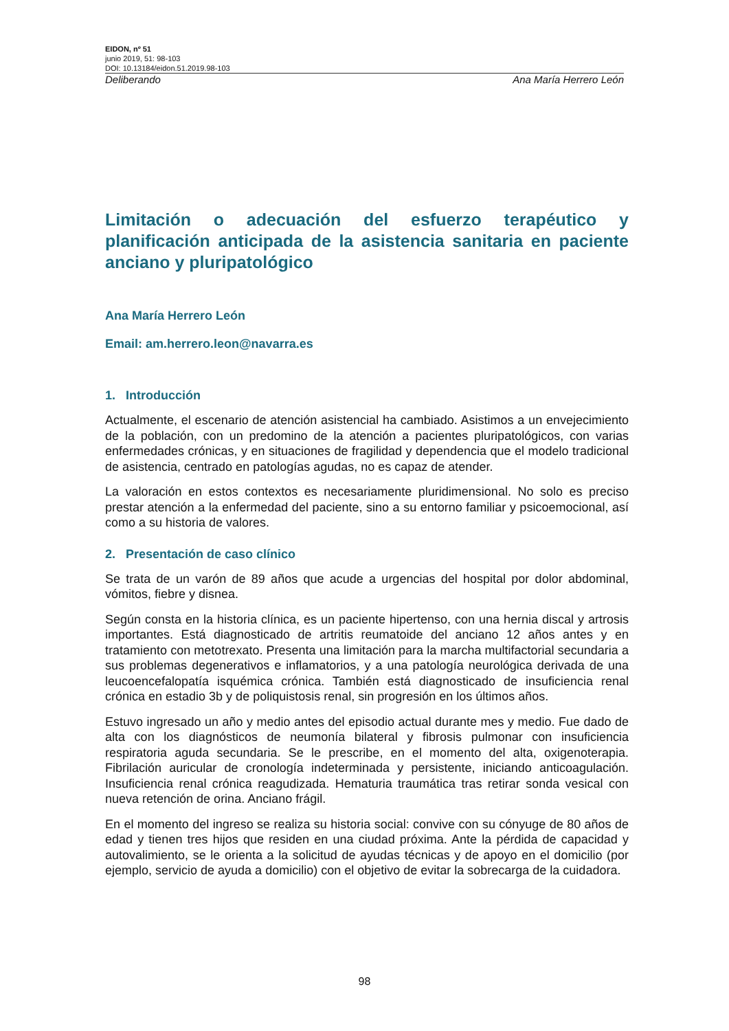EIDON, nº 51
junio 2019, 51: 98-103
DOI: 10.13184/eidon.51.2019.98-103
Deliberando Ana María Herrero León
Limitación o adecuación del esfuerzo terapéutico y planificación anticipada de la asistencia sanitaria en paciente anciano y pluripatológico
Ana María Herrero León
Email: am.herrero.leon@navarra.es
1. Introducción
Actualmente, el escenario de atención asistencial ha cambiado. Asistimos a un envejecimiento de la población, con un predomino de la atención a pacientes pluripatológicos, con varias enfermedades crónicas, y en situaciones de fragilidad y dependencia que el modelo tradicional de asistencia, centrado en patologías agudas, no es capaz de atender.
La valoración en estos contextos es necesariamente pluridimensional. No solo es preciso prestar atención a la enfermedad del paciente, sino a su entorno familiar y psicoemocional, así como a su historia de valores.
2. Presentación de caso clínico
Se trata de un varón de 89 años que acude a urgencias del hospital por dolor abdominal, vómitos, fiebre y disnea.
Según consta en la historia clínica, es un paciente hipertenso, con una hernia discal y artrosis importantes. Está diagnosticado de artritis reumatoide del anciano 12 años antes y en tratamiento con metotrexato. Presenta una limitación para la marcha multifactorial secundaria a sus problemas degenerativos e inflamatorios, y a una patología neurológica derivada de una leucoencefalopatía isquémica crónica. También está diagnosticado de insuficiencia renal crónica en estadio 3b y de poliquistosis renal, sin progresión en los últimos años.
Estuvo ingresado un año y medio antes del episodio actual durante mes y medio. Fue dado de alta con los diagnósticos de neumonía bilateral y fibrosis pulmonar con insuficiencia respiratoria aguda secundaria. Se le prescribe, en el momento del alta, oxigenoterapia. Fibrilación auricular de cronología indeterminada y persistente, iniciando anticoagulación. Insuficiencia renal crónica reagudizada. Hematuria traumática tras retirar sonda vesical con nueva retención de orina. Anciano frágil.
En el momento del ingreso se realiza su historia social: convive con su cónyuge de 80 años de edad y tienen tres hijos que residen en una ciudad próxima. Ante la pérdida de capacidad y autovalimiento, se le orienta a la solicitud de ayudas técnicas y de apoyo en el domicilio (por ejemplo, servicio de ayuda a domicilio) con el objetivo de evitar la sobrecarga de la cuidadora.
98